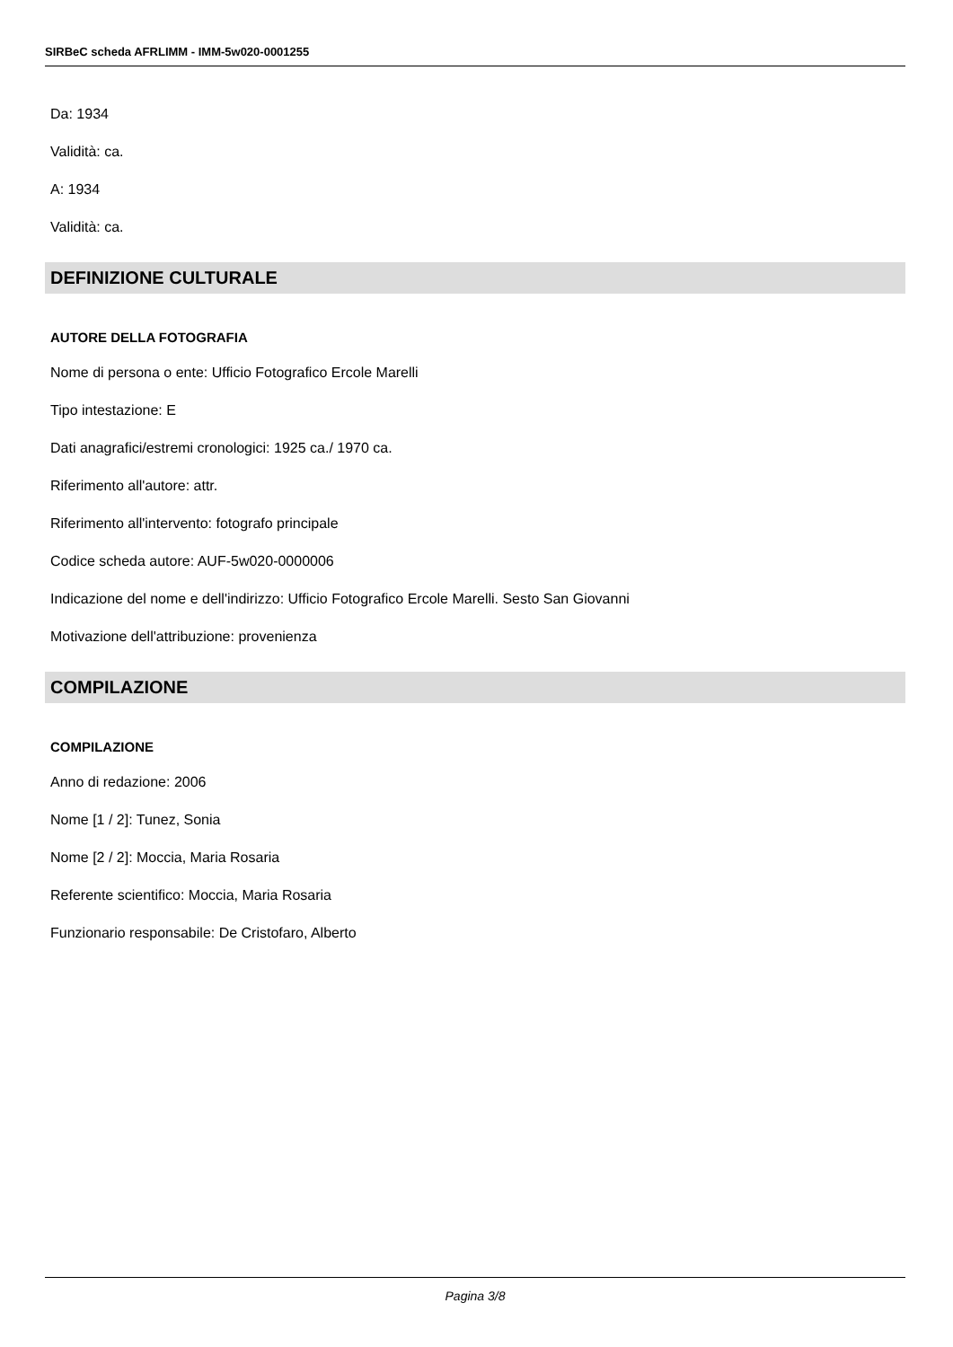SIRBeC scheda AFRLIMM - IMM-5w020-0001255
Da: 1934
Validità: ca.
A: 1934
Validità: ca.
DEFINIZIONE CULTURALE
AUTORE DELLA FOTOGRAFIA
Nome di persona o ente: Ufficio Fotografico Ercole Marelli
Tipo intestazione: E
Dati anagrafici/estremi cronologici: 1925 ca./ 1970 ca.
Riferimento all'autore: attr.
Riferimento all'intervento: fotografo principale
Codice scheda autore: AUF-5w020-0000006
Indicazione del nome e dell'indirizzo: Ufficio Fotografico Ercole Marelli. Sesto San Giovanni
Motivazione dell'attribuzione: provenienza
COMPILAZIONE
COMPILAZIONE
Anno di redazione: 2006
Nome [1 / 2]: Tunez, Sonia
Nome [2 / 2]: Moccia, Maria Rosaria
Referente scientifico: Moccia, Maria Rosaria
Funzionario responsabile: De Cristofaro, Alberto
Pagina 3/8